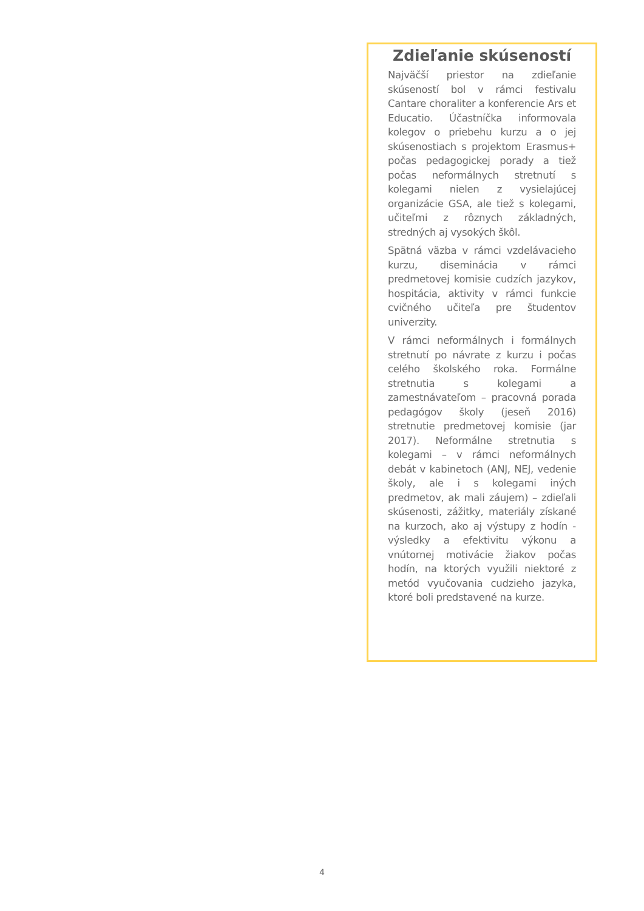Zdieľanie skúseností
Najväčší priestor na zdieľanie skúseností bol v rámci festivalu Cantare choraliter a konferencie Ars et Educatio. Účastníčka informovala kolegov o priebehu kurzu a o jej skúsenostiach s projektom Erasmus+ počas pedagogickej porady a tiež počas neformálnych stretnutí s kolegami nielen z vysielajúcej organizácie GSA, ale tiež s kolegami, učiteľmi z rôznych základných, stredných aj vysokých škôl.
Spätná väzba v rámci vzdelávacieho kurzu, diseminácia v rámci predmetovej komisie cudzích jazykov, hospitácia, aktivity v rámci funkcie cvičného učiteľa pre študentov univerzity.
V rámci neformálnych i formálnych stretnutí po návrate z kurzu i počas celého školského roka. Formálne stretnutia s kolegami a zamestnávateľom – pracovná porada pedagógov školy (jeseň 2016) stretnutie predmetovej komisie (jar 2017). Neformálne stretnutia s kolegami – v rámci neformálnych debát v kabinetoch (ANJ, NEJ, vedenie školy, ale i s kolegami iných predmetov, ak mali záujem) – zdieľali skúsenosti, zážitky, materiály získané na kurzoch, ako aj výstupy z hodín - výsledky a efektivitu výkonu a vnútornej motivácie žiakov počas hodín, na ktorých využili niektoré z metód vyučovania cudzieho jazyka, ktoré boli predstavené na kurze.
4